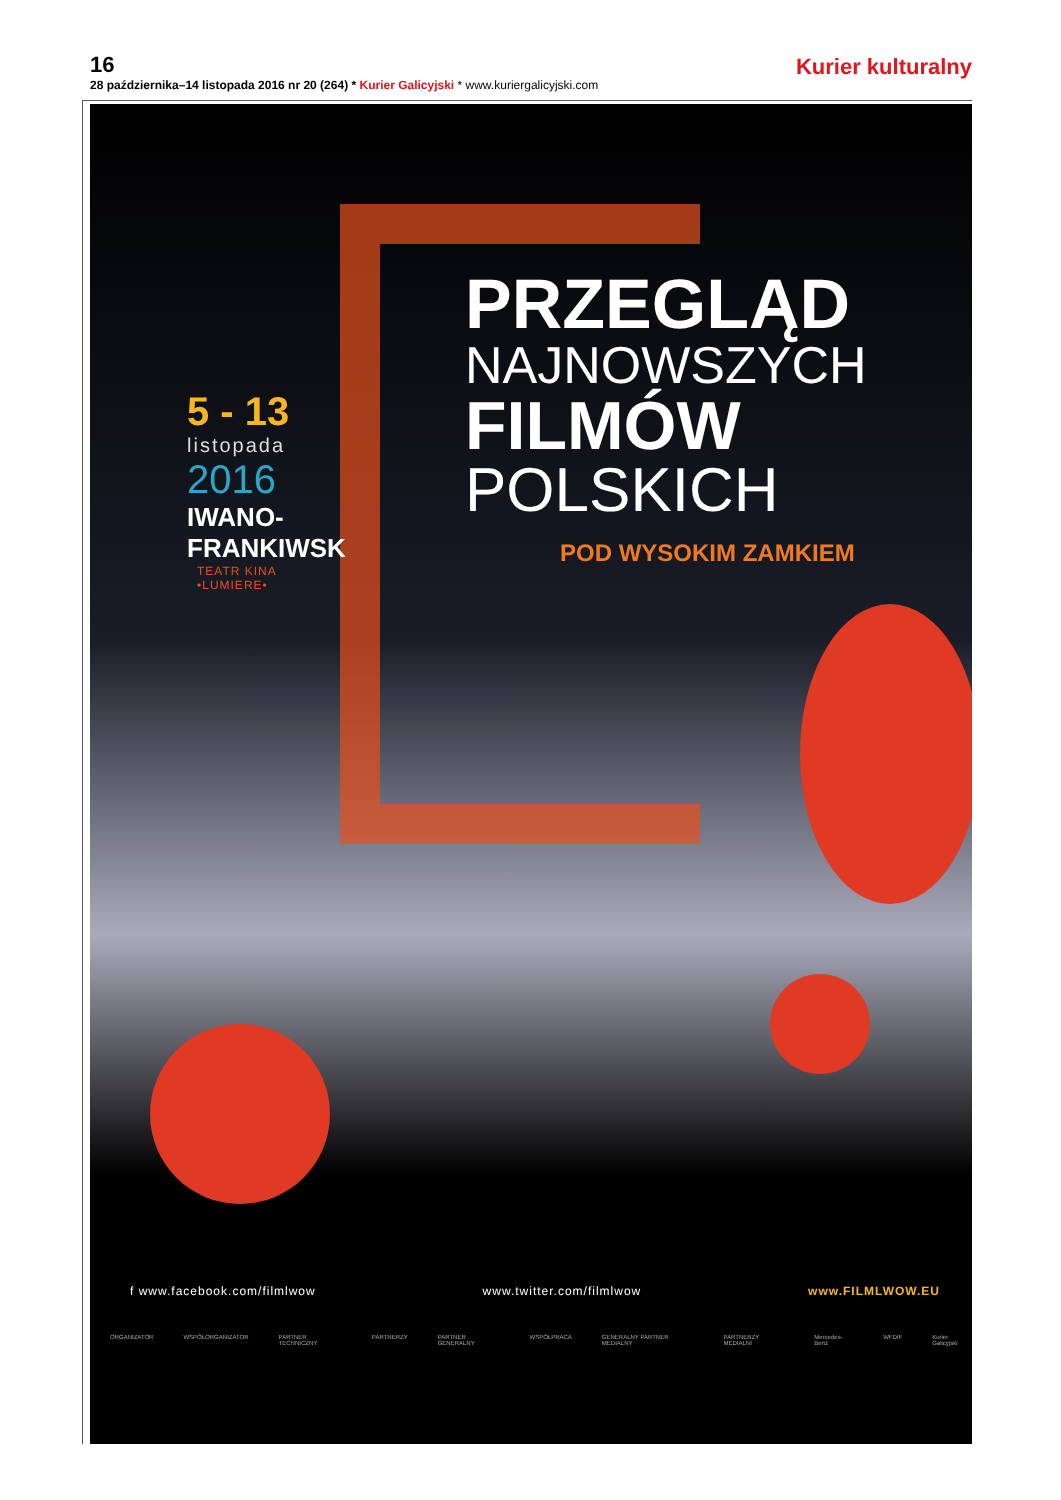16
28 października–14 listopada 2016 nr 20 (264) * Kurier Galicyjski * www.kuriergalicyjski.com
Kurier kulturalny
5 - 13
listopada
2016
IWANO-
FRANKIWSK
TEATR KINA
•LUMIERE•
PRZEGLĄD
NAJNOWSZYCH
FILMÓW
POLSKICH
POD WYSOKIM ZAMKIEM
f www.facebook.com/filmlwow www.twitter.com/filmlwow www.FILMLWOW.EU
ORGANIZATOR WSPÓŁORGANIZATOR PARTNER TECHNICZNY PARTNERZY PARTNER GENERALNY WSPÓŁPRACA GENERALNY PARTNER MEDIALNY PARTNERZY MEDIALNI Mercedes-Benz WFDIF Kurier Galicyjski